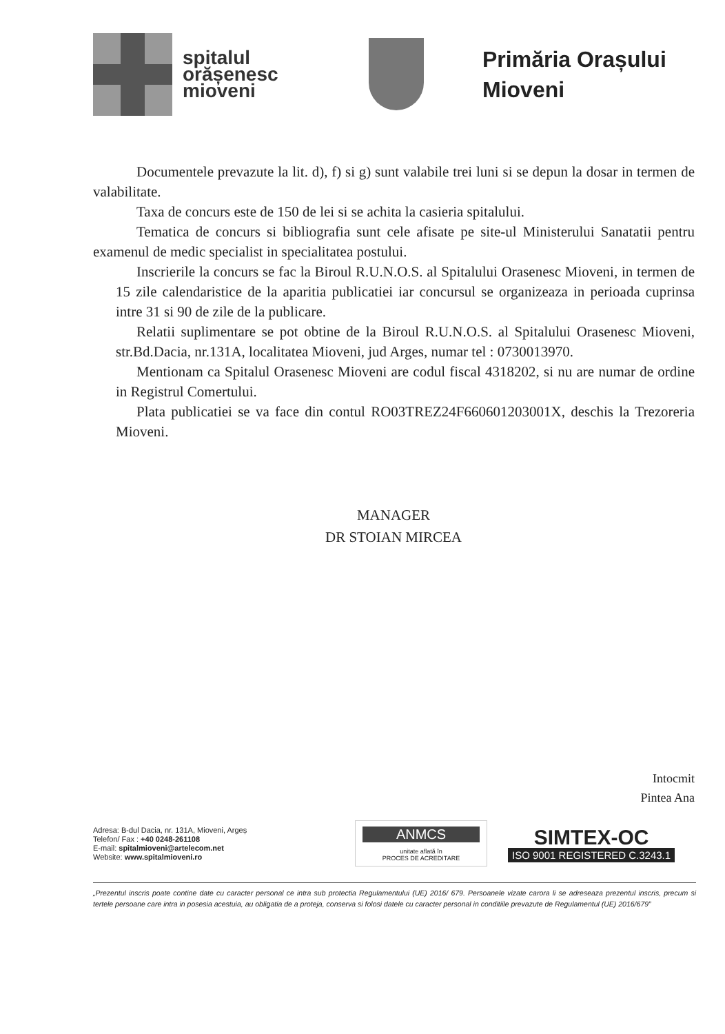spitalul
orășenesc
mioveni
Primăria Orașului
Mioveni
Documentele prevazute la lit. d), f) si g) sunt valabile trei luni si se depun la dosar in termen de valabilitate.
Taxa de concurs este de 150 de lei si se achita la casieria spitalului.
Tematica de concurs si bibliografia sunt cele afisate pe site-ul Ministerului Sanatatii pentru examenul de medic specialist in specialitatea postului.
Inscrierile la concurs se fac la Biroul R.U.N.O.S. al Spitalului Orasenesc Mioveni, in termen de 15 zile calendaristice de la aparitia publicatiei iar concursul se organizeaza in perioada cuprinsa intre 31 si 90 de zile de la publicare.
Relatii suplimentare se pot obtine de la Biroul R.U.N.O.S. al Spitalului Orasenesc Mioveni, str.Bd.Dacia, nr.131A, localitatea Mioveni, jud Arges, numar tel : 0730013970.
Mentionam ca Spitalul Orasenesc Mioveni are codul fiscal 4318202, si nu are numar de ordine in Registrul Comertului.
Plata publicatiei se va face din contul RO03TREZ24F660601203001X, deschis la Trezoreria Mioveni.
MANAGER
DR STOIAN MIRCEA
Intocmit
Pintea Ana
Adresa: B-dul Dacia, nr. 131A, Mioveni, Argeș
Telefon/ Fax : +40 0248-261108
E-mail: spitalmioveni@artelecom.net
Website: www.spitalmioveni.ro
ANMCS
unitate aflată în
PROCES DE ACREDITARE
SIMTEX-OC
ISO 9001 REGISTERED C.3243.1
„Prezentul inscris poate contine date cu caracter personal ce intra sub protectia Regulamentului (UE) 2016/ 679. Persoanele vizate carora li se adreseaza prezentul inscris, precum si tertele persoane care intra in posesia acestuia, au obligatia de a proteja, conserva si folosi datele cu caracter personal in conditiile prevazute de Regulamentul (UE) 2016/679”